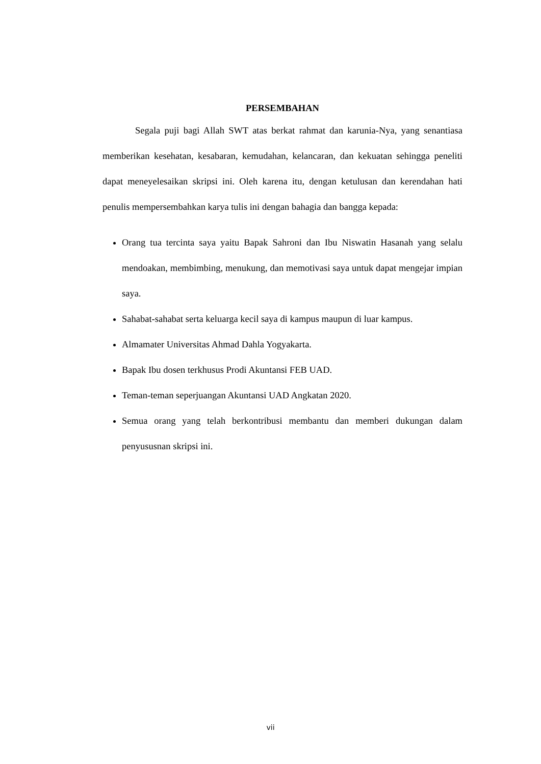PERSEMBAHAN
Segala puji bagi Allah SWT atas berkat rahmat dan karunia-Nya, yang senantiasa memberikan kesehatan, kesabaran, kemudahan, kelancaran, dan kekuatan sehingga peneliti dapat meneyelesaikan skripsi ini. Oleh karena itu, dengan ketulusan dan kerendahan hati penulis mempersembahkan karya tulis ini dengan bahagia dan bangga kepada:
Orang tua tercinta saya yaitu Bapak Sahroni dan Ibu Niswatin Hasanah yang selalu mendoakan, membimbing, menukung, dan memotivasi saya untuk dapat mengejar impian saya.
Sahabat-sahabat serta keluarga kecil saya di kampus maupun di luar kampus.
Almamater Universitas Ahmad Dahla Yogyakarta.
Bapak Ibu dosen terkhusus Prodi Akuntansi FEB UAD.
Teman-teman seperjuangan Akuntansi UAD Angkatan 2020.
Semua orang yang telah berkontribusi membantu dan memberi dukungan dalam penyususnan skripsi ini.
vii